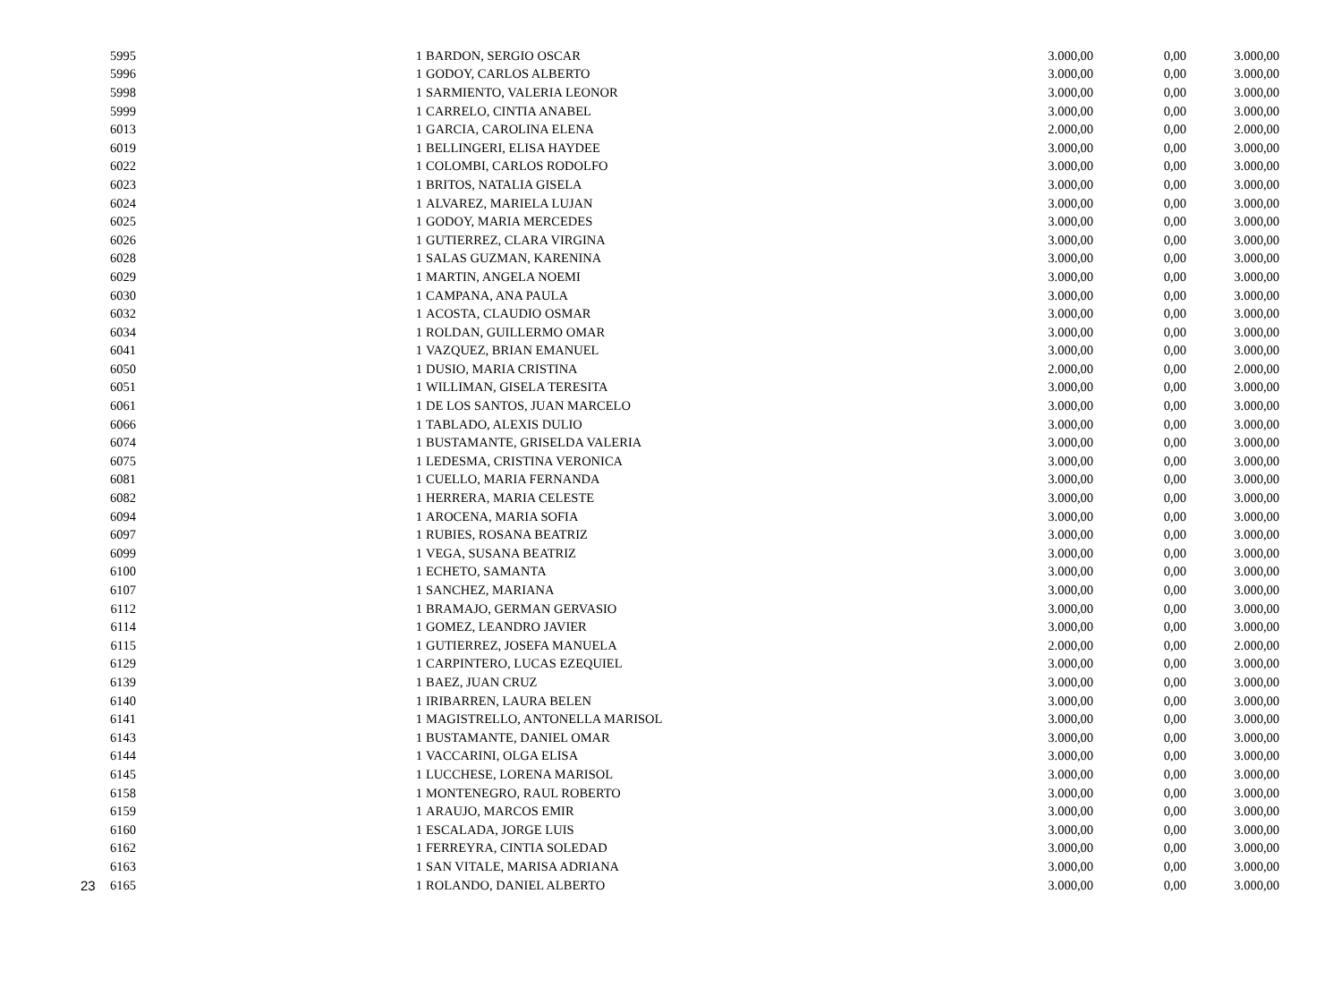| | 5995 | 1 | BARDON, SERGIO OSCAR | 3.000,00 | 0,00 | 3.000,00 |
| | 5996 | 1 | GODOY, CARLOS ALBERTO | 3.000,00 | 0,00 | 3.000,00 |
| | 5998 | 1 | SARMIENTO, VALERIA LEONOR | 3.000,00 | 0,00 | 3.000,00 |
| | 5999 | 1 | CARRELO, CINTIA ANABEL | 3.000,00 | 0,00 | 3.000,00 |
| | 6013 | 1 | GARCIA, CAROLINA ELENA | 2.000,00 | 0,00 | 2.000,00 |
| | 6019 | 1 | BELLINGERI, ELISA HAYDEE | 3.000,00 | 0,00 | 3.000,00 |
| | 6022 | 1 | COLOMBI, CARLOS RODOLFO | 3.000,00 | 0,00 | 3.000,00 |
| | 6023 | 1 | BRITOS, NATALIA GISELA | 3.000,00 | 0,00 | 3.000,00 |
| | 6024 | 1 | ALVAREZ, MARIELA LUJAN | 3.000,00 | 0,00 | 3.000,00 |
| | 6025 | 1 | GODOY, MARIA MERCEDES | 3.000,00 | 0,00 | 3.000,00 |
| | 6026 | 1 | GUTIERREZ, CLARA VIRGINA | 3.000,00 | 0,00 | 3.000,00 |
| | 6028 | 1 | SALAS GUZMAN, KARENINA | 3.000,00 | 0,00 | 3.000,00 |
| | 6029 | 1 | MARTIN, ANGELA NOEMI | 3.000,00 | 0,00 | 3.000,00 |
| | 6030 | 1 | CAMPANA, ANA PAULA | 3.000,00 | 0,00 | 3.000,00 |
| | 6032 | 1 | ACOSTA, CLAUDIO OSMAR | 3.000,00 | 0,00 | 3.000,00 |
| | 6034 | 1 | ROLDAN, GUILLERMO OMAR | 3.000,00 | 0,00 | 3.000,00 |
| | 6041 | 1 | VAZQUEZ, BRIAN EMANUEL | 3.000,00 | 0,00 | 3.000,00 |
| | 6050 | 1 | DUSIO, MARIA CRISTINA | 2.000,00 | 0,00 | 2.000,00 |
| | 6051 | 1 | WILLIMAN, GISELA TERESITA | 3.000,00 | 0,00 | 3.000,00 |
| | 6061 | 1 | DE LOS SANTOS, JUAN MARCELO | 3.000,00 | 0,00 | 3.000,00 |
| | 6066 | 1 | TABLADO, ALEXIS DULIO | 3.000,00 | 0,00 | 3.000,00 |
| | 6074 | 1 | BUSTAMANTE, GRISELDA VALERIA | 3.000,00 | 0,00 | 3.000,00 |
| | 6075 | 1 | LEDESMA, CRISTINA VERONICA | 3.000,00 | 0,00 | 3.000,00 |
| | 6081 | 1 | CUELLO, MARIA FERNANDA | 3.000,00 | 0,00 | 3.000,00 |
| | 6082 | 1 | HERRERA, MARIA CELESTE | 3.000,00 | 0,00 | 3.000,00 |
| | 6094 | 1 | AROCENA, MARIA SOFIA | 3.000,00 | 0,00 | 3.000,00 |
| | 6097 | 1 | RUBIES, ROSANA BEATRIZ | 3.000,00 | 0,00 | 3.000,00 |
| | 6099 | 1 | VEGA, SUSANA BEATRIZ | 3.000,00 | 0,00 | 3.000,00 |
| | 6100 | 1 | ECHETO, SAMANTA | 3.000,00 | 0,00 | 3.000,00 |
| | 6107 | 1 | SANCHEZ, MARIANA | 3.000,00 | 0,00 | 3.000,00 |
| | 6112 | 1 | BRAMAJO, GERMAN GERVASIO | 3.000,00 | 0,00 | 3.000,00 |
| | 6114 | 1 | GOMEZ, LEANDRO JAVIER | 3.000,00 | 0,00 | 3.000,00 |
| | 6115 | 1 | GUTIERREZ, JOSEFA MANUELA | 2.000,00 | 0,00 | 2.000,00 |
| | 6129 | 1 | CARPINTERO, LUCAS EZEQUIEL | 3.000,00 | 0,00 | 3.000,00 |
| | 6139 | 1 | BAEZ, JUAN CRUZ | 3.000,00 | 0,00 | 3.000,00 |
| | 6140 | 1 | IRIBARREN, LAURA BELEN | 3.000,00 | 0,00 | 3.000,00 |
| | 6141 | 1 | MAGISTRELLO, ANTONELLA MARISOL | 3.000,00 | 0,00 | 3.000,00 |
| | 6143 | 1 | BUSTAMANTE, DANIEL OMAR | 3.000,00 | 0,00 | 3.000,00 |
| | 6144 | 1 | VACCARINI, OLGA ELISA | 3.000,00 | 0,00 | 3.000,00 |
| | 6145 | 1 | LUCCHESE, LORENA MARISOL | 3.000,00 | 0,00 | 3.000,00 |
| | 6158 | 1 | MONTENEGRO, RAUL ROBERTO | 3.000,00 | 0,00 | 3.000,00 |
| | 6159 | 1 | ARAUJO, MARCOS EMIR | 3.000,00 | 0,00 | 3.000,00 |
| | 6160 | 1 | ESCALADA, JORGE LUIS | 3.000,00 | 0,00 | 3.000,00 |
| | 6162 | 1 | FERREYRA, CINTIA SOLEDAD | 3.000,00 | 0,00 | 3.000,00 |
| | 6163 | 1 | SAN VITALE, MARISA ADRIANA | 3.000,00 | 0,00 | 3.000,00 |
| 23 | 6165 | 1 | ROLANDO, DANIEL ALBERTO | 3.000,00 | 0,00 | 3.000,00 |